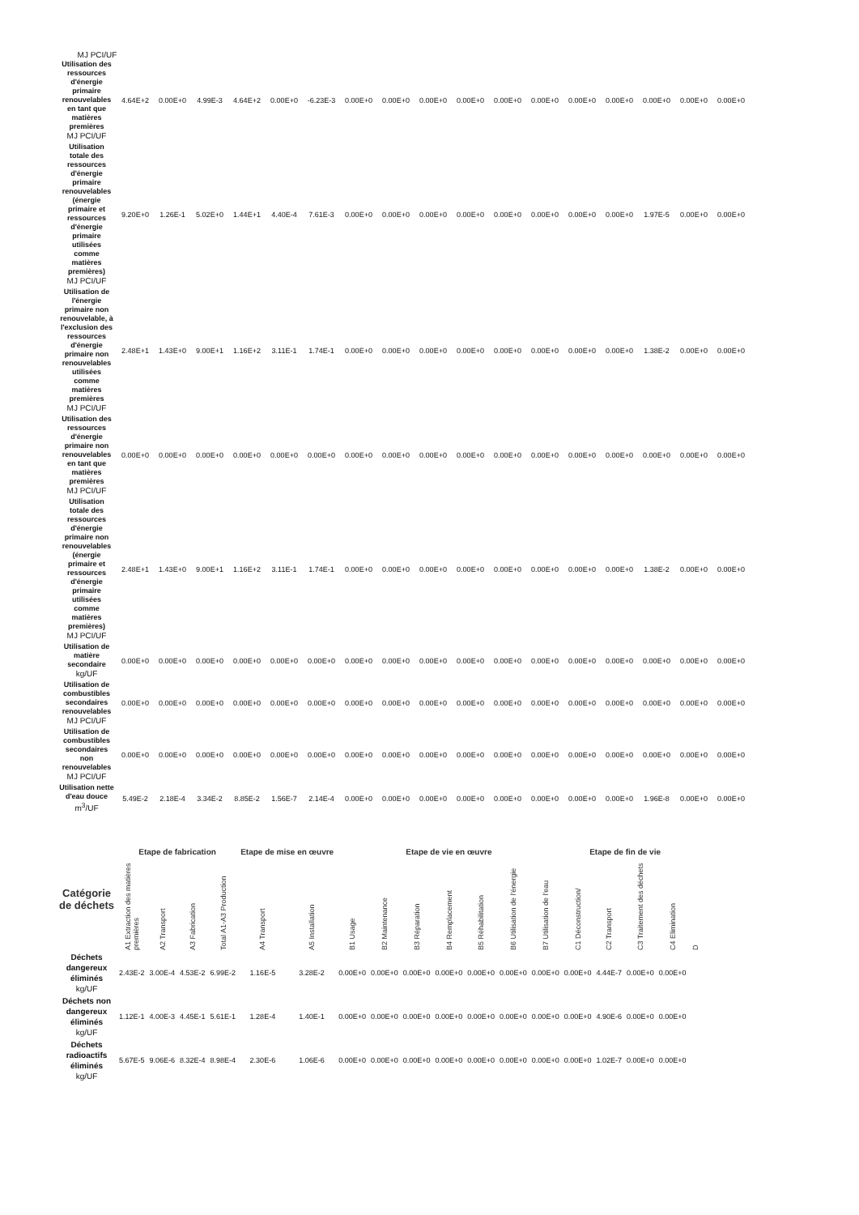MJ PCI/UF
| Utilisation des ressources d'énergie primaire renouvelables en tant que matières premières MJ PCI/UF | 4.64E+2 | 0.00E+0 | 4.99E-3 | 4.64E+2 | 0.00E+0 | -6.23E-3 | 0.00E+0 | 0.00E+0 | 0.00E+0 | 0.00E+0 | 0.00E+0 | 0.00E+0 | 0.00E+0 | 0.00E+0 | 0.00E+0 | 0.00E+0 | 0.00E+0 |
| Utilisation totale des ressources d'énergie primaire renouvelables (énergie primaire et ressources d'énergie primaire utilisées comme matières premières) MJ PCI/UF | 9.20E+0 | 1.26E-1 | 5.02E+0 | 1.44E+1 | 4.40E-4 | 7.61E-3 | 0.00E+0 | 0.00E+0 | 0.00E+0 | 0.00E+0 | 0.00E+0 | 0.00E+0 | 0.00E+0 | 0.00E+0 | 1.97E-5 | 0.00E+0 | 0.00E+0 |
| Utilisation de l'énergie primaire non renouvelable, à l'exclusion des ressources d'énergie primaire non renouvelables utilisées comme matières premières MJ PCI/UF | 2.48E+1 | 1.43E+0 | 9.00E+1 | 1.16E+2 | 3.11E-1 | 1.74E-1 | 0.00E+0 | 0.00E+0 | 0.00E+0 | 0.00E+0 | 0.00E+0 | 0.00E+0 | 0.00E+0 | 0.00E+0 | 1.38E-2 | 0.00E+0 | 0.00E+0 |
| Utilisation des ressources d'énergie primaire non renouvelables en tant que matières premières MJ PCI/UF | 0.00E+0 | 0.00E+0 | 0.00E+0 | 0.00E+0 | 0.00E+0 | 0.00E+0 | 0.00E+0 | 0.00E+0 | 0.00E+0 | 0.00E+0 | 0.00E+0 | 0.00E+0 | 0.00E+0 | 0.00E+0 | 0.00E+0 | 0.00E+0 | 0.00E+0 |
| Utilisation totale des ressources d'énergie primaire non renouvelables (énergie primaire et ressources d'énergie primaire utilisées comme matières premières) MJ PCI/UF | 2.48E+1 | 1.43E+0 | 9.00E+1 | 1.16E+2 | 3.11E-1 | 1.74E-1 | 0.00E+0 | 0.00E+0 | 0.00E+0 | 0.00E+0 | 0.00E+0 | 0.00E+0 | 0.00E+0 | 0.00E+0 | 1.38E-2 | 0.00E+0 | 0.00E+0 |
| Utilisation de matière secondaire kg/UF | 0.00E+0 | 0.00E+0 | 0.00E+0 | 0.00E+0 | 0.00E+0 | 0.00E+0 | 0.00E+0 | 0.00E+0 | 0.00E+0 | 0.00E+0 | 0.00E+0 | 0.00E+0 | 0.00E+0 | 0.00E+0 | 0.00E+0 | 0.00E+0 | 0.00E+0 |
| Utilisation de combustibles secondaires renouvelables MJ PCI/UF | 0.00E+0 | 0.00E+0 | 0.00E+0 | 0.00E+0 | 0.00E+0 | 0.00E+0 | 0.00E+0 | 0.00E+0 | 0.00E+0 | 0.00E+0 | 0.00E+0 | 0.00E+0 | 0.00E+0 | 0.00E+0 | 0.00E+0 | 0.00E+0 | 0.00E+0 |
| Utilisation de combustibles secondaires non renouvelables MJ PCI/UF | 0.00E+0 | 0.00E+0 | 0.00E+0 | 0.00E+0 | 0.00E+0 | 0.00E+0 | 0.00E+0 | 0.00E+0 | 0.00E+0 | 0.00E+0 | 0.00E+0 | 0.00E+0 | 0.00E+0 | 0.00E+0 | 0.00E+0 | 0.00E+0 | 0.00E+0 |
| Utilisation nette d'eau douce m<sup>3</sup>/UF | 5.49E-2 | 2.18E-4 | 3.34E-2 | 8.85E-2 | 1.56E-7 | 2.14E-4 | 0.00E+0 | 0.00E+0 | 0.00E+0 | 0.00E+0 | 0.00E+0 | 0.00E+0 | 0.00E+0 | 0.00E+0 | 1.96E-8 | 0.00E+0 | 0.00E+0 |
| Catégorie de déchets | Etape de fabrication | | | | Etape de mise en œuvre | | Etape de vie en œuvre | | | | | | | Etape de fin de vie | | | | |
| --- | --- | --- | --- | --- | --- | --- | --- | --- | --- | --- | --- | --- | --- | --- | --- | --- | --- | --- |
| | A1 Extraction des matières premières | A2 Transport | A3 Fabrication | Total A1-A3 Production | A4 Transport | A5 Installation | B1 Usage | B2 Maintenance | B3 Réparation | B4 Remplacement | B5 Réhabilitation | B6 Utilisation de l'énergie | B7 Utilisation de l'eau | C1 Déconstruction/ | C2 Transport | C3 Traitement des déchets | C4 Elimination | D |
| Déchets dangereux éliminés kg/UF | 2.43E-2 | 3.00E-4 | 4.53E-2 | 6.99E-2 | 1.16E-5 | 3.28E-2 | 0.00E+0 | 0.00E+0 | 0.00E+0 | 0.00E+0 | 0.00E+0 | 0.00E+0 | 0.00E+0 | 0.00E+0 | 4.44E-7 | 0.00E+0 | 0.00E+0 | |
| Déchets non dangereux éliminés kg/UF | 1.12E-1 | 4.00E-3 | 4.45E-1 | 5.61E-1 | 1.28E-4 | 1.40E-1 | 0.00E+0 | 0.00E+0 | 0.00E+0 | 0.00E+0 | 0.00E+0 | 0.00E+0 | 0.00E+0 | 0.00E+0 | 4.90E-6 | 0.00E+0 | 0.00E+0 | |
| Déchets radioactifs éliminés kg/UF | 5.67E-5 | 9.06E-6 | 8.32E-4 | 8.98E-4 | 2.30E-6 | 1.06E-6 | 0.00E+0 | 0.00E+0 | 0.00E+0 | 0.00E+0 | 0.00E+0 | 0.00E+0 | 0.00E+0 | 0.00E+0 | 1.02E-7 | 0.00E+0 | 0.00E+0 | |